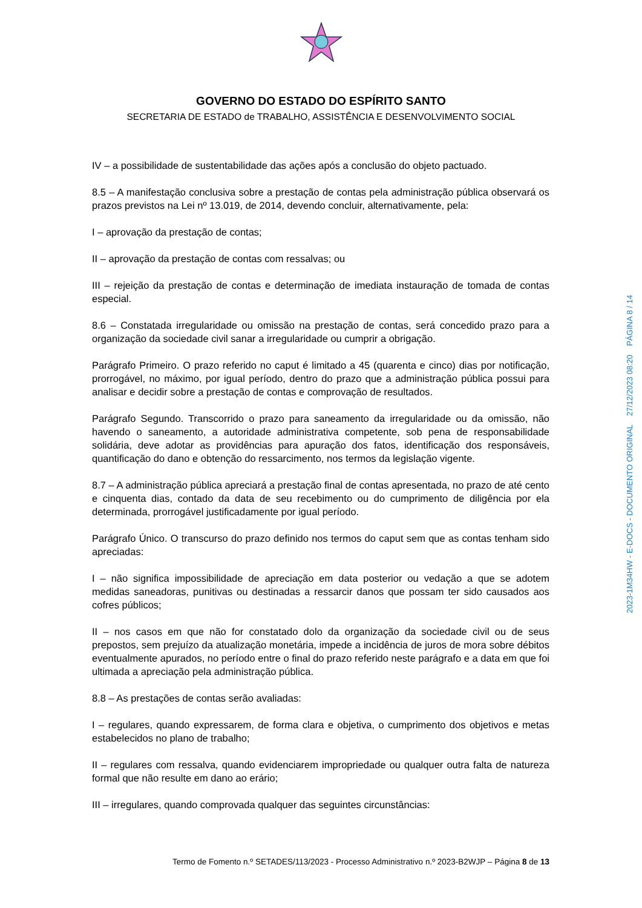GOVERNO DO ESTADO DO ESPÍRITO SANTO
SECRETARIA DE ESTADO de TRABALHO, ASSISTÊNCIA E DESENVOLVIMENTO SOCIAL
IV – a possibilidade de sustentabilidade das ações após a conclusão do objeto pactuado.
8.5 – A manifestação conclusiva sobre a prestação de contas pela administração pública observará os prazos previstos na Lei nº 13.019, de 2014, devendo concluir, alternativamente, pela:
I – aprovação da prestação de contas;
II – aprovação da prestação de contas com ressalvas; ou
III – rejeição da prestação de contas e determinação de imediata instauração de tomada de contas especial.
8.6 – Constatada irregularidade ou omissão na prestação de contas, será concedido prazo para a organização da sociedade civil sanar a irregularidade ou cumprir a obrigação.
Parágrafo Primeiro. O prazo referido no caput é limitado a 45 (quarenta e cinco) dias por notificação, prorrogável, no máximo, por igual período, dentro do prazo que a administração pública possui para analisar e decidir sobre a prestação de contas e comprovação de resultados.
Parágrafo Segundo. Transcorrido o prazo para saneamento da irregularidade ou da omissão, não havendo o saneamento, a autoridade administrativa competente, sob pena de responsabilidade solidária, deve adotar as providências para apuração dos fatos, identificação dos responsáveis, quantificação do dano e obtenção do ressarcimento, nos termos da legislação vigente.
8.7 – A administração pública apreciará a prestação final de contas apresentada, no prazo de até cento e cinquenta dias, contado da data de seu recebimento ou do cumprimento de diligência por ela determinada, prorrogável justificadamente por igual período.
Parágrafo Único. O transcurso do prazo definido nos termos do caput sem que as contas tenham sido apreciadas:
I – não significa impossibilidade de apreciação em data posterior ou vedação a que se adotem medidas saneadoras, punitivas ou destinadas a ressarcir danos que possam ter sido causados aos cofres públicos;
II – nos casos em que não for constatado dolo da organização da sociedade civil ou de seus prepostos, sem prejuízo da atualização monetária, impede a incidência de juros de mora sobre débitos eventualmente apurados, no período entre o final do prazo referido neste parágrafo e a data em que foi ultimada a apreciação pela administração pública.
8.8 – As prestações de contas serão avaliadas:
I – regulares, quando expressarem, de forma clara e objetiva, o cumprimento dos objetivos e metas estabelecidos no plano de trabalho;
II – regulares com ressalva, quando evidenciarem impropriedade ou qualquer outra falta de natureza formal que não resulte em dano ao erário;
III – irregulares, quando comprovada qualquer das seguintes circunstâncias:
Termo de Fomento n.º SETADES/113/2023 - Processo Administrativo n.º 2023-B2WJP – Página 8 de 13
2023-1M34HW - E-DOCS - DOCUMENTO ORIGINAL 27/12/2023 08:20 PÁGINA 8 / 14